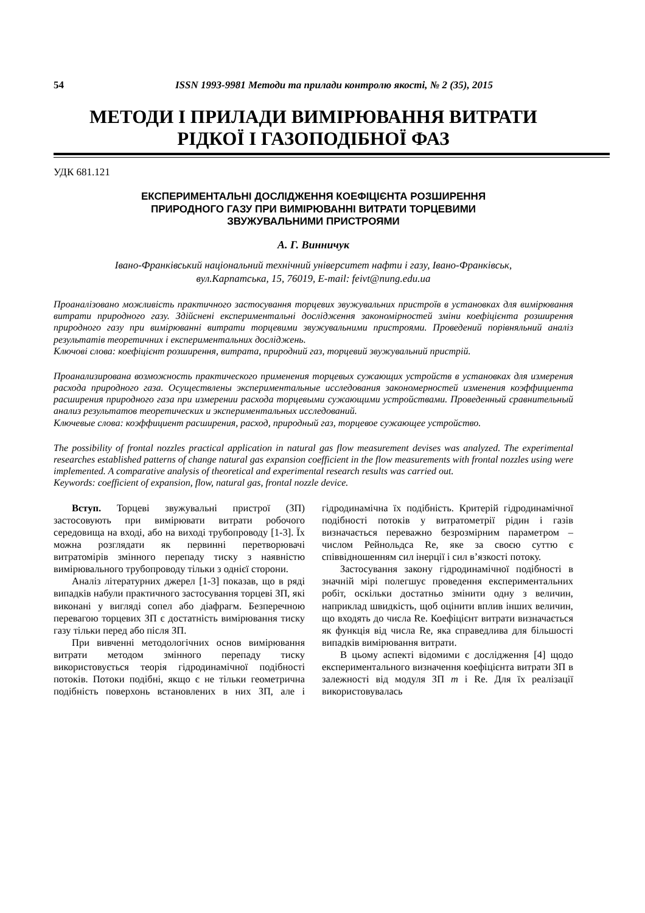54 ISSN 1993-9981 Методи та прилади контролю якості, № 2 (35), 2015
МЕТОДИ І ПРИЛАДИ ВИМІРЮВАННЯ ВИТРАТИ
РІДКОЇ І ГАЗОПОДІБНОЇ ФАЗ
УДК 681.121
ЕКСПЕРИМЕНТАЛЬНІ ДОСЛІДЖЕННЯ КОЕФІЦІЄНТА РОЗШИРЕННЯ
ПРИРОДНОГО ГАЗУ ПРИ ВИМІРЮВАННІ ВИТРАТИ ТОРЦЕВИМИ
ЗВУЖУВАЛЬНИМИ ПРИСТРОЯМИ
А. Г. Винничук
Івано-Франківський національний технічний університет нафти і газу, Івано-Франківськ,
вул.Карпатська, 15, 76019, E-mail: feivt@nung.edu.ua
Проаналізовано можливість практичного застосування торцевих звужувальних пристроїв в установках для вимірювання витрати природного газу. Здійснені експериментальні дослідження закономірностей зміни коефіцієнта розширення природного газу при вимірюванні витрати торцевими звужувальними пристроями. Проведений порівняльний аналіз результатів теоретичних і експериментальних досліджень.
Ключові слова: коефіцієнт розширення, витрата, природний газ, торцевий звужувальний пристрій.
Проанализирована возможность практического применения торцевых сужающих устройств в установках для измерения расхода природного газа. Осуществлены экспериментальные исследования закономерностей изменения коэффициента расширения природного газа при измерении расхода торцевыми сужающими устройствами. Проведенный сравнительный анализ результатов теоретических и экспериментальных исследований.
Ключевые слова: коэффициент расширения, расход, природный газ, торцевое сужающее устройство.
The possibility of frontal nozzles practical application in natural gas flow measurement devises was analyzed. The experimental researches established patterns of change natural gas expansion coefficient in the flow measurements with frontal nozzles using were implemented. A comparative analysis of theoretical and experimental research results was carried out.
Keywords: coefficient of expansion, flow, natural gas, frontal nozzle device.
Вступ. Торцеві звужувальні пристрої (ЗП) застосовують при вимірювати витрати робочого середовища на вході, або на виході трубопроводу [1-3]. Їх можна розглядати як первинні перетворювачі витратомірів змінного перепаду тиску з наявністю вимірювального трубопроводу тільки з однієї сторони.
Аналіз літературних джерел [1-3] показав, що в ряді випадків набули практичного застосування торцеві ЗП, які виконані у вигляді сопел або діафрагм. Безперечною перевагою торцевих ЗП є достатність вимірювання тиску газу тільки перед або після ЗП.
При вивченні методологічних основ вимірювання витрати методом змінного перепаду тиску використовується теорія гідродинамічної подібності потоків. Потоки подібні, якщо є не тільки геометрична подібність поверхонь встановлених в них ЗП, але і гідродинамічна їх подібність. Критерій гідродинамічної подібності потоків у витратометрії рідин і газів визначається переважно безрозмірним параметром – числом Рейнольдса Re, яке за своєю суттю є співвідношенням сил інерції і сил в’язкості потоку.
Застосування закону гідродинамічної подібності в значній мірі полегшує проведення експериментальних робіт, оскільки достатньо змінити одну з величин, наприклад швидкість, щоб оцінити вплив інших величин, що входять до числа Re. Коефіцієнт витрати визначається як функція від числа Re, яка справедлива для більшості випадків вимірювання витрати.
В цьому аспекті відомими є дослідження [4] щодо експериментального визначення коефіцієнта витрати ЗП в залежності від модуля ЗП m і Re. Для їх реалізації використовувалась